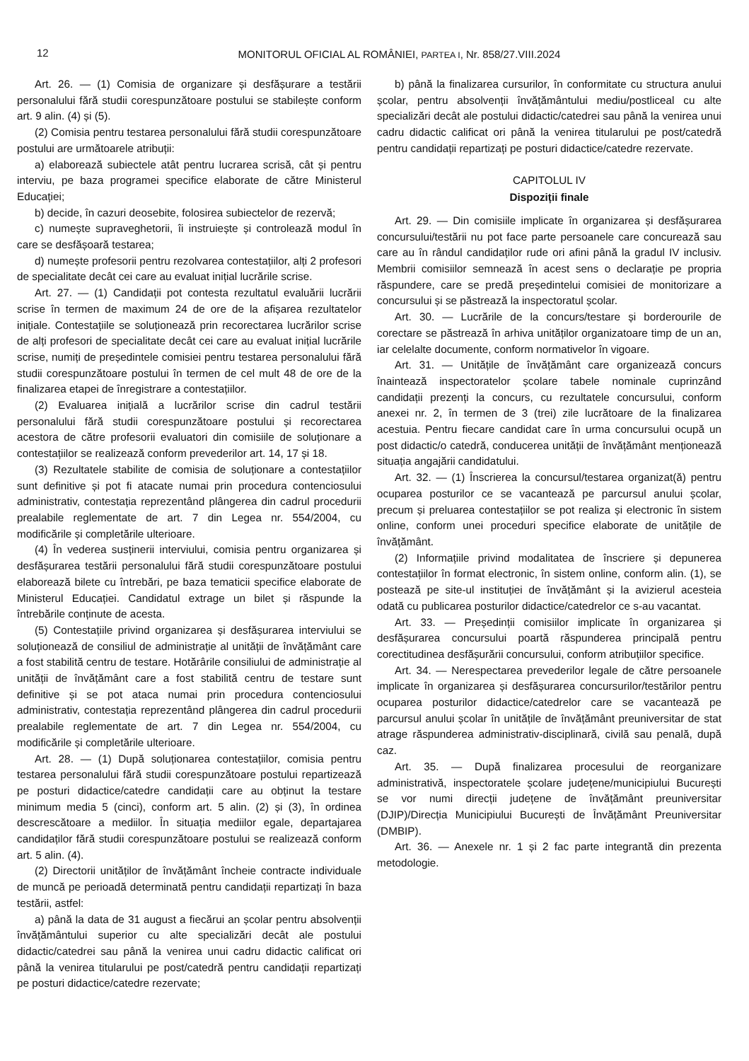12
MONITORUL OFICIAL AL ROMÂNIEI, PARTEA I, Nr. 858/27.VIII.2024
Art. 26. — (1) Comisia de organizare și desfășurare a testării personalului fără studii corespunzătoare postului se stabilește conform art. 9 alin. (4) și (5).
(2) Comisia pentru testarea personalului fără studii corespunzătoare postului are următoarele atribuții:
a) elaborează subiectele atât pentru lucrarea scrisă, cât și pentru interviu, pe baza programei specifice elaborate de către Ministerul Educației;
b) decide, în cazuri deosebite, folosirea subiectelor de rezervă;
c) numește supraveghetorii, îi instruiește și controlează modul în care se desfășoară testarea;
d) numește profesorii pentru rezolvarea contestațiilor, alți 2 profesori de specialitate decât cei care au evaluat inițial lucrările scrise.
Art. 27. — (1) Candidații pot contesta rezultatul evaluării lucrării scrise în termen de maximum 24 de ore de la afișarea rezultatelor inițiale. Contestațiile se soluționează prin recorectarea lucrărilor scrise de alți profesori de specialitate decât cei care au evaluat inițial lucrările scrise, numiți de președintele comisiei pentru testarea personalului fără studii corespunzătoare postului în termen de cel mult 48 de ore de la finalizarea etapei de înregistrare a contestațiilor.
(2) Evaluarea inițială a lucrărilor scrise din cadrul testării personalului fără studii corespunzătoare postului și recorectarea acestora de către profesorii evaluatori din comisiile de soluționare a contestațiilor se realizează conform prevederilor art. 14, 17 și 18.
(3) Rezultatele stabilite de comisia de soluționare a contestațiilor sunt definitive și pot fi atacate numai prin procedura contenciosului administrativ, contestația reprezentând plângerea din cadrul procedurii prealabile reglementate de art. 7 din Legea nr. 554/2004, cu modificările și completările ulterioare.
(4) În vederea susținerii interviului, comisia pentru organizarea și desfășurarea testării personalului fără studii corespunzătoare postului elaborează bilete cu întrebări, pe baza tematicii specifice elaborate de Ministerul Educației. Candidatul extrage un bilet și răspunde la întrebările conținute de acesta.
(5) Contestațiile privind organizarea și desfășurarea interviului se soluționează de consiliul de administrație al unității de învățământ care a fost stabilită centru de testare. Hotărârile consiliului de administrație al unității de învățământ care a fost stabilită centru de testare sunt definitive și se pot ataca numai prin procedura contenciosului administrativ, contestația reprezentând plângerea din cadrul procedurii prealabile reglementate de art. 7 din Legea nr. 554/2004, cu modificările și completările ulterioare.
Art. 28. — (1) După soluționarea contestațiilor, comisia pentru testarea personalului fără studii corespunzătoare postului repartizează pe posturi didactice/catedre candidații care au obținut la testare minimum media 5 (cinci), conform art. 5 alin. (2) și (3), în ordinea descrescătoare a mediilor. În situația mediilor egale, departajarea candidaților fără studii corespunzătoare postului se realizează conform art. 5 alin. (4).
(2) Directorii unităților de învățământ încheie contracte individuale de muncă pe perioadă determinată pentru candidații repartizați în baza testării, astfel:
a) până la data de 31 august a fiecărui an școlar pentru absolvenții învățământului superior cu alte specializări decât ale postului didactic/catedrei sau până la venirea unui cadru didactic calificat ori până la venirea titularului pe post/catedră pentru candidații repartizați pe posturi didactice/catedre rezervate;
b) până la finalizarea cursurilor, în conformitate cu structura anului școlar, pentru absolvenții învățământului mediu/postliceal cu alte specializări decât ale postului didactic/catedrei sau până la venirea unui cadru didactic calificat ori până la venirea titularului pe post/catedră pentru candidații repartizați pe posturi didactice/catedre rezervate.
CAPITOLUL IV
Dispoziții finale
Art. 29. — Din comisiile implicate în organizarea și desfășurarea concursului/testării nu pot face parte persoanele care concurează sau care au în rândul candidaților rude ori afini până la gradul IV inclusiv. Membrii comisiilor semnează în acest sens o declarație pe propria răspundere, care se predă președintelui comisiei de monitorizare a concursului și se păstrează la inspectoratul școlar.
Art. 30. — Lucrările de la concurs/testare și borderourile de corectare se păstrează în arhiva unităților organizatoare timp de un an, iar celelalte documente, conform normativelor în vigoare.
Art. 31. — Unitățile de învățământ care organizează concurs înaintează inspectoratelor școlare tabele nominale cuprinzând candidații prezenți la concurs, cu rezultatele concursului, conform anexei nr. 2, în termen de 3 (trei) zile lucrătoare de la finalizarea acestuia. Pentru fiecare candidat care în urma concursului ocupă un post didactic/o catedră, conducerea unității de învățământ menționează situația angajării candidatului.
Art. 32. — (1) Înscrierea la concursul/testarea organizat(ă) pentru ocuparea posturilor ce se vacantează pe parcursul anului școlar, precum și preluarea contestațiilor se pot realiza și electronic în sistem online, conform unei proceduri specifice elaborate de unitățile de învățământ.
(2) Informațiile privind modalitatea de înscriere și depunerea contestațiilor în format electronic, în sistem online, conform alin. (1), se postează pe site-ul instituției de învățământ și la avizierul acesteia odată cu publicarea posturilor didactice/catedrelor ce s-au vacantat.
Art. 33. — Președinții comisiilor implicate în organizarea și desfășurarea concursului poartă răspunderea principală pentru corectitudinea desfășurării concursului, conform atribuțiilor specifice.
Art. 34. — Nerespectarea prevederilor legale de către persoanele implicate în organizarea și desfășurarea concursurilor/testărilor pentru ocuparea posturilor didactice/catedrelor care se vacantează pe parcursul anului școlar în unitățile de învățământ preuniversitar de stat atrage răspunderea administrativ-disciplinară, civilă sau penală, după caz.
Art. 35. — După finalizarea procesului de reorganizare administrativă, inspectoratele școlare județene/municipiului București se vor numi direcții județene de învățământ preuniversitar (DJIP)/Direcția Municipiului București de Învățământ Preuniversitar (DMBIP).
Art. 36. — Anexele nr. 1 și 2 fac parte integrantă din prezenta metodologie.